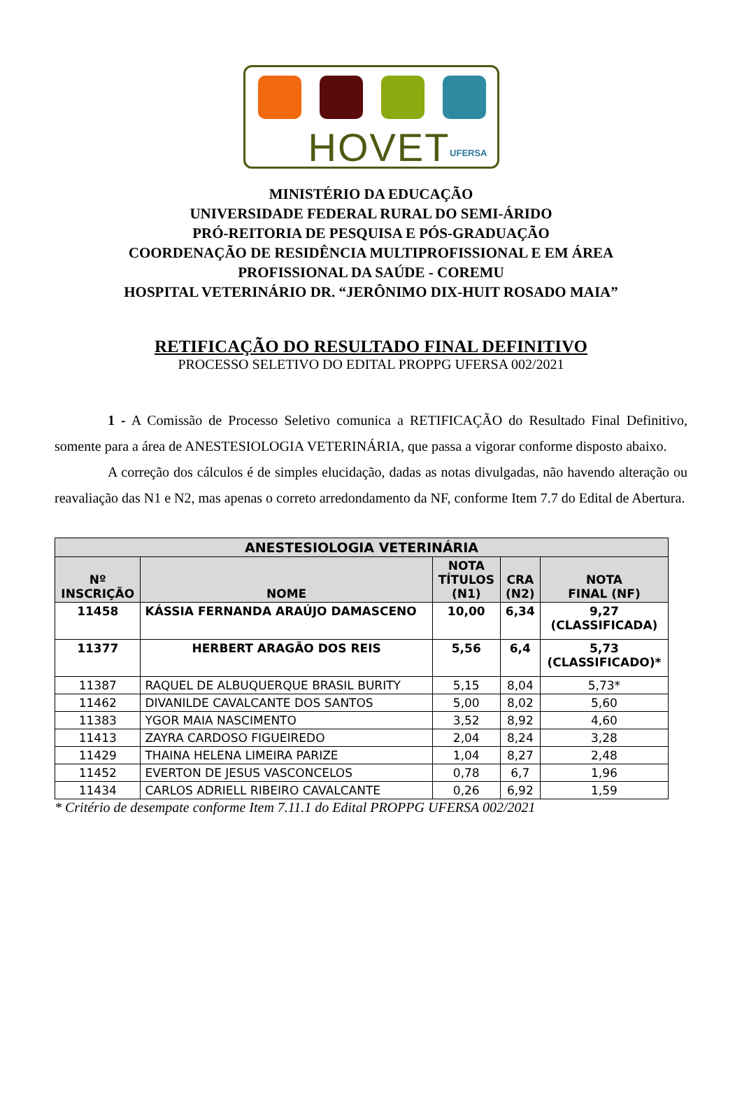HOVET UFERSA
MINISTÉRIO DA EDUCAÇÃO
UNIVERSIDADE FEDERAL RURAL DO SEMI-ÁRIDO
PRÓ-REITORIA DE PESQUISA E PÓS-GRADUAÇÃO
COORDENAÇÃO DE RESIDÊNCIA MULTIPROFISSIONAL E EM ÁREA
PROFISSIONAL DA SAÚDE - COREMU
HOSPITAL VETERINÁRIO DR. “JERÔNIMO DIX-HUIT ROSADO MAIA”
RETIFICAÇÃO DO RESULTADO FINAL DEFINITIVO
PROCESSO SELETIVO DO EDITAL PROPPG UFERSA 002/2021
1 - A Comissão de Processo Seletivo comunica a RETIFICAÇÃO do Resultado Final Definitivo, somente para a área de ANESTESIOLOGIA VETERINÁRIA, que passa a vigorar conforme disposto abaixo.
A correção dos cálculos é de simples elucidação, dadas as notas divulgadas, não havendo alteração ou reavaliação das N1 e N2, mas apenas o correto arredondamento da NF, conforme Item 7.7 do Edital de Abertura.
| ANESTESIOLOGIA VETERINÁRIA | | | | |
| --- | --- | --- | --- | --- |
| Nº INSCRIÇÃO | NOME | NOTA TÍTULOS (N1) | CRA (N2) | NOTA FINAL (NF) |
| 11458 | KÁSSIA FERNANDA ARAÚJO DAMASCENO | 10,00 | 6,34 | 9,27 (CLASSIFICADA) |
| 11377 | HERBERT ARAGÃO DOS REIS | 5,56 | 6,4 | 5,73 (CLASSIFICADO)* |
| 11387 | RAQUEL DE ALBUQUERQUE BRASIL BURITY | 5,15 | 8,04 | 5,73* |
| 11462 | DIVANILDE CAVALCANTE DOS SANTOS | 5,00 | 8,02 | 5,60 |
| 11383 | YGOR MAIA NASCIMENTO | 3,52 | 8,92 | 4,60 |
| 11413 | ZAYRA CARDOSO FIGUEIREDO | 2,04 | 8,24 | 3,28 |
| 11429 | THAINA HELENA LIMEIRA PARIZE | 1,04 | 8,27 | 2,48 |
| 11452 | EVERTON DE JESUS VASCONCELOS | 0,78 | 6,7 | 1,96 |
| 11434 | CARLOS ADRIELL RIBEIRO CAVALCANTE | 0,26 | 6,92 | 1,59 |
* Critério de desempate conforme Item 7.11.1 do Edital PROPPG UFERSA 002/2021